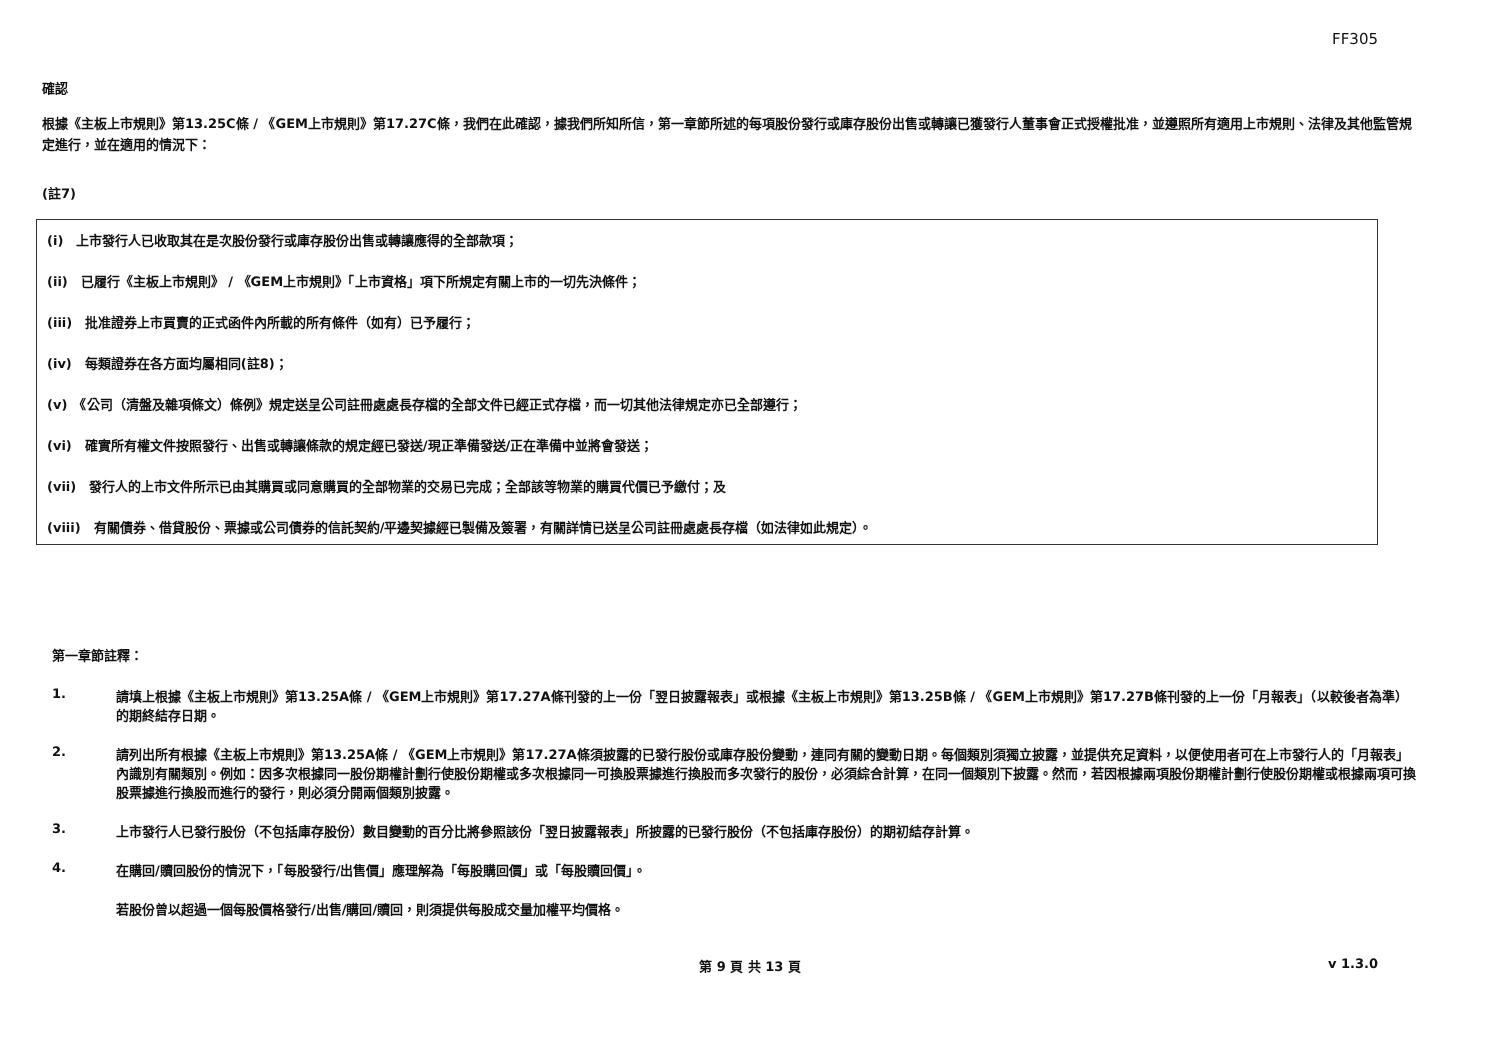FF305
確認
根據《主板上市規則》第13.25C條 / 《GEM上市規則》第17.27C條，我們在此確認，據我們所知所信，第一章節所述的每項股份發行或庫存股份出售或轉讓已獲發行人董事會正式授權批准，並遵照所有適用上市規則、法律及其他監管規定進行，並在適用的情況下：
(註7)
(i)　上市發行人已收取其在是次股份發行或庫存股份出售或轉讓應得的全部款項；
(ii)　已履行《主板上市規則》 / 《GEM上市規則》「上市資格」項下所規定有關上市的一切先決條件；
(iii)　批准證券上市買賣的正式函件內所載的所有條件（如有）已予履行；
(iv)　每類證券在各方面均屬相同(註8)；
(v)　《公司（清盤及雜項條文）條例》規定送呈公司註冊處處長存檔的全部文件已經正式存檔，而一切其他法律規定亦已全部遵行；
(vi)　確實所有權文件按照發行、出售或轉讓條款的規定經已發送/現正準備發送/正在準備中並將會發送；
(vii)　發行人的上市文件所示已由其購買或同意購買的全部物業的交易已完成；全部該等物業的購買代價已予繳付；及
(viii)　有關債券、借貸股份、票據或公司債券的信託契約/平邊契據經已製備及簽署，有關詳情已送呈公司註冊處處長存檔（如法律如此規定）。
第一章節註釋：
1. 請填上根據《主板上市規則》第13.25A條 / 《GEM上市規則》第17.27A條刊發的上一份「翌日披露報表」或根據《主板上市規則》第13.25B條 / 《GEM上市規則》第17.27B條刊發的上一份「月報表」（以較後者為準）的期終結存日期。
2. 請列出所有根據《主板上市規則》第13.25A條 / 《GEM上市規則》第17.27A條須披露的已發行股份或庫存股份變動，連同有關的變動日期。每個類別須獨立披露，並提供充足資料，以便使用者可在上市發行人的「月報表」內識別有關類別。例如：因多次根據同一股份期權計劃行使股份期權或多次根據同一可換股票據進行換股而多次發行的股份，必須綜合計算，在同一個類別下披露。然而，若因根據兩項股份期權計劃行使股份期權或根據兩項可換股票據進行換股而進行的發行，則必須分開兩個類別披露。
3. 上市發行人已發行股份（不包括庫存股份）數目變動的百分比將參照該份「翌日披露報表」所披露的已發行股份（不包括庫存股份）的期初結存計算。
4. 在購回/贖回股份的情況下，「每股發行/出售價」應理解為「每股購回價」或「每股贖回價」。
若股份曾以超過一個每股價格發行/出售/購回/贖回，則須提供每股成交量加權平均價格。
第 9 頁 共 13 頁 v 1.3.0